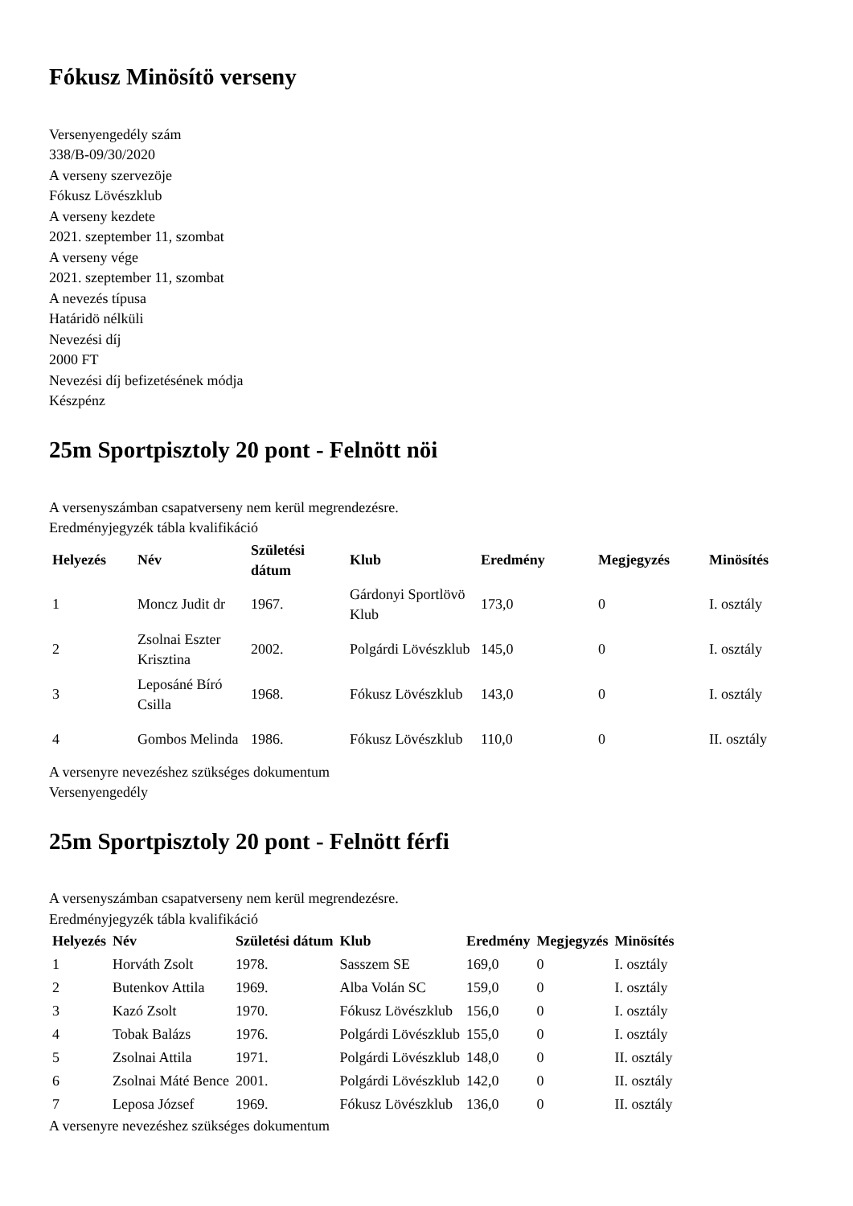Fókusz Minösítö verseny
Versenyengedély szám
338/B-09/30/2020
A verseny szervezöje
Fókusz Lövészklub
A verseny kezdete
2021. szeptember 11, szombat
A verseny vége
2021. szeptember 11, szombat
A nevezés típusa
Határidö nélküli
Nevezési díj
2000 FT
Nevezési díj befizetésének módja
Készpénz
25m Sportpisztoly 20 pont - Felnött nöi
A versenyszámban csapatverseny nem kerül megrendezésre.
Eredményjegyzék tábla kvalifikáció
| Helyezés | Név | Születési dátum | Klub | Eredmény | Megjegyzés | Minösítés |
| --- | --- | --- | --- | --- | --- | --- |
| 1 | Moncz Judit dr | 1967. | Gárdonyi Sportlövö Klub | 173,0 | 0 | I. osztály |
| 2 | Zsolnai Eszter Krisztina | 2002. | Polgárdi Lövészklub | 145,0 | 0 | I. osztály |
| 3 | Leposáné Bíró Csilla | 1968. | Fókusz Lövészklub | 143,0 | 0 | I. osztály |
| 4 | Gombos Melinda | 1986. | Fókusz Lövészklub | 110,0 | 0 | II. osztály |
A versenyre nevezéshez szükséges dokumentum
Versenyengedély
25m Sportpisztoly 20 pont - Felnött férfi
A versenyszámban csapatverseny nem kerül megrendezésre.
Eredményjegyzék tábla kvalifikáció
| Helyezés | Név | Születési dátum | Klub | Eredmény | Megjegyzés | Minösítés |
| --- | --- | --- | --- | --- | --- | --- |
| 1 | Horváth Zsolt | 1978. | Sasszem SE | 169,0 | 0 | I. osztály |
| 2 | Butenkov Attila | 1969. | Alba Volán SC | 159,0 | 0 | I. osztály |
| 3 | Kazó Zsolt | 1970. | Fókusz Lövészklub | 156,0 | 0 | I. osztály |
| 4 | Tobak Balázs | 1976. | Polgárdi Lövészklub | 155,0 | 0 | I. osztály |
| 5 | Zsolnai Attila | 1971. | Polgárdi Lövészklub | 148,0 | 0 | II. osztály |
| 6 | Zsolnai Máté Bence | 2001. | Polgárdi Lövészklub | 142,0 | 0 | II. osztály |
| 7 | Leposa József | 1969. | Fókusz Lövészklub | 136,0 | 0 | II. osztály |
A versenyre nevezéshez szükséges dokumentum